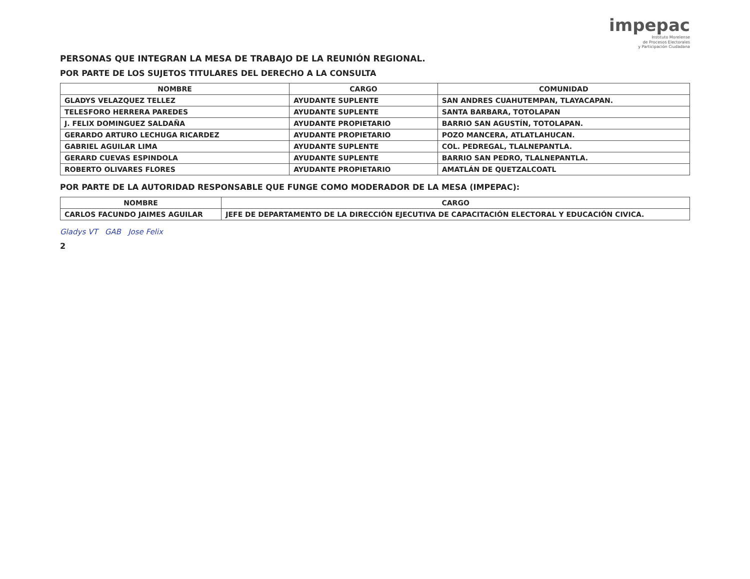impepac
Instituto Morelense
de Procesos Electorales
y Participación Ciudadana
PERSONAS QUE INTEGRAN LA MESA DE TRABAJO DE LA REUNIÓN REGIONAL.
POR PARTE DE LOS SUJETOS TITULARES DEL DERECHO A LA CONSULTA
| NOMBRE | CARGO | COMUNIDAD |
| --- | --- | --- |
| GLADYS VELAZQUEZ TELLEZ | AYUDANTE SUPLENTE | SAN ANDRES CUAHUTEMPAN, TLAYACAPAN. |
| TELESFORO HERRERA PAREDES | AYUDANTE SUPLENTE | SANTA BARBARA, TOTOLAPAN |
| J. FELIX DOMINGUEZ SALDAÑA | AYUDANTE PROPIETARIO | BARRIO SAN AGUSTÍN, TOTOLAPAN. |
| GERARDO ARTURO LECHUGA RICARDEZ | AYUDANTE PROPIETARIO | POZO MANCERA, ATLATLAHUCAN. |
| GABRIEL AGUILAR LIMA | AYUDANTE SUPLENTE | COL. PEDREGAL, TLALNEPANTLA. |
| GERARD CUEVAS ESPINDOLA | AYUDANTE SUPLENTE | BARRIO SAN PEDRO, TLALNEPANTLA. |
| ROBERTO OLIVARES FLORES | AYUDANTE PROPIETARIO | AMATLÁN DE QUETZALCOATL |
POR PARTE DE LA AUTORIDAD RESPONSABLE QUE FUNGE COMO MODERADOR DE LA MESA (IMPEPAC):
| NOMBRE | CARGO |
| --- | --- |
| CARLOS FACUNDO JAIMES AGUILAR | JEFE DE DEPARTAMENTO DE LA DIRECCIÓN EJECUTIVA DE CAPACITACIÓN ELECTORAL Y EDUCACIÓN CIVICA. |
Gladys VT GAB Jose Felix
2